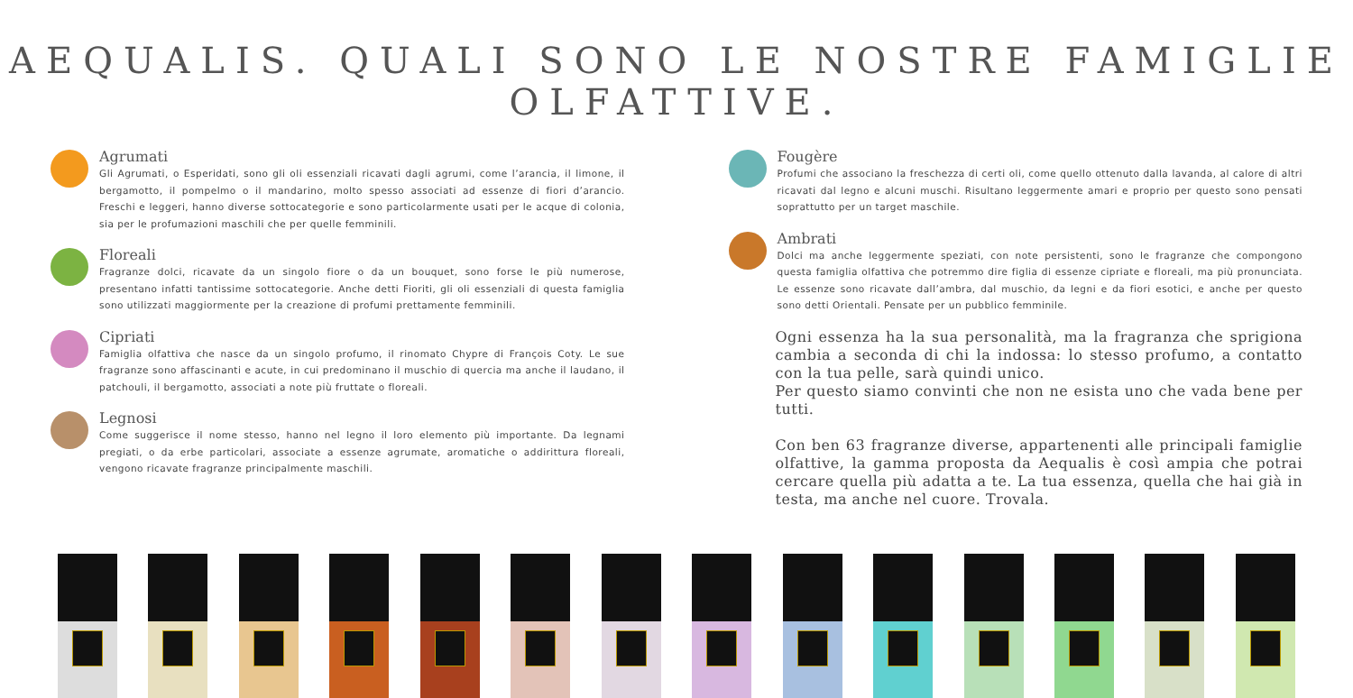AEQUALIS. QUALI SONO LE NOSTRE FAMIGLIE OLFATTIVE.
Agrumati
Gli Agrumati, o Esperidati, sono gli oli essenziali ricavati dagli agrumi, come l’arancia, il limone, il bergamotto, il pompelmo o il mandarino, molto spesso associati ad essenze di fiori d’arancio. Freschi e leggeri, hanno diverse sottocategorie e sono particolarmente usati per le acque di colonia, sia per le profumazioni maschili che per quelle femminili.
Floreali
Fragranze dolci, ricavate da un singolo fiore o da un bouquet, sono forse le più numerose, presentano infatti tantissime sottocategorie. Anche detti Fioriti, gli oli essenziali di questa famiglia sono utilizzati maggiormente per la creazione di profumi prettamente femminili.
Cipriati
Famiglia olfattiva che nasce da un singolo profumo, il rinomato Chypre di François Coty. Le sue fragranze sono affascinanti e acute, in cui predominano il muschio di quercia ma anche il laudano, il patchouli, il bergamotto, associati a note più fruttate o floreali.
Legnosi
Come suggerisce il nome stesso, hanno nel legno il loro elemento più importante. Da legnami pregiati, o da erbe particolari, associate a essenze agrumate, aromatiche o addirittura floreali, vengono ricavate fragranze principalmente maschili.
Fougère
Profumi che associano la freschezza di certi oli, come quello ottenuto dalla lavanda, al calore di altri ricavati dal legno e alcuni muschi. Risultano leggermente amari e proprio per questo sono pensati soprattutto per un target maschile.
Ambrati
Dolci ma anche leggermente speziati, con note persistenti, sono le fragranze che compongono questa famiglia olfattiva che potremmo dire figlia di essenze cipriate e floreali, ma più pronunciata. Le essenze sono ricavate dall’ambra, dal muschio, da legni e da fiori esotici, e anche per questo sono detti Orientali. Pensate per un pubblico femminile.
Ogni essenza ha la sua personalità, ma la fragranza che sprigiona cambia a seconda di chi la indossa: lo stesso profumo, a contatto con la tua pelle, sarà quindi unico.
Per questo siamo convinti che non ne esista uno che vada bene per tutti.
Con ben 63 fragranze diverse, appartenenti alle principali famiglie olfattive, la gamma proposta da Aequalis è così ampia che potrai cercare quella più adatta a te. La tua essenza, quella che hai già in testa, ma anche nel cuore. Trovala.